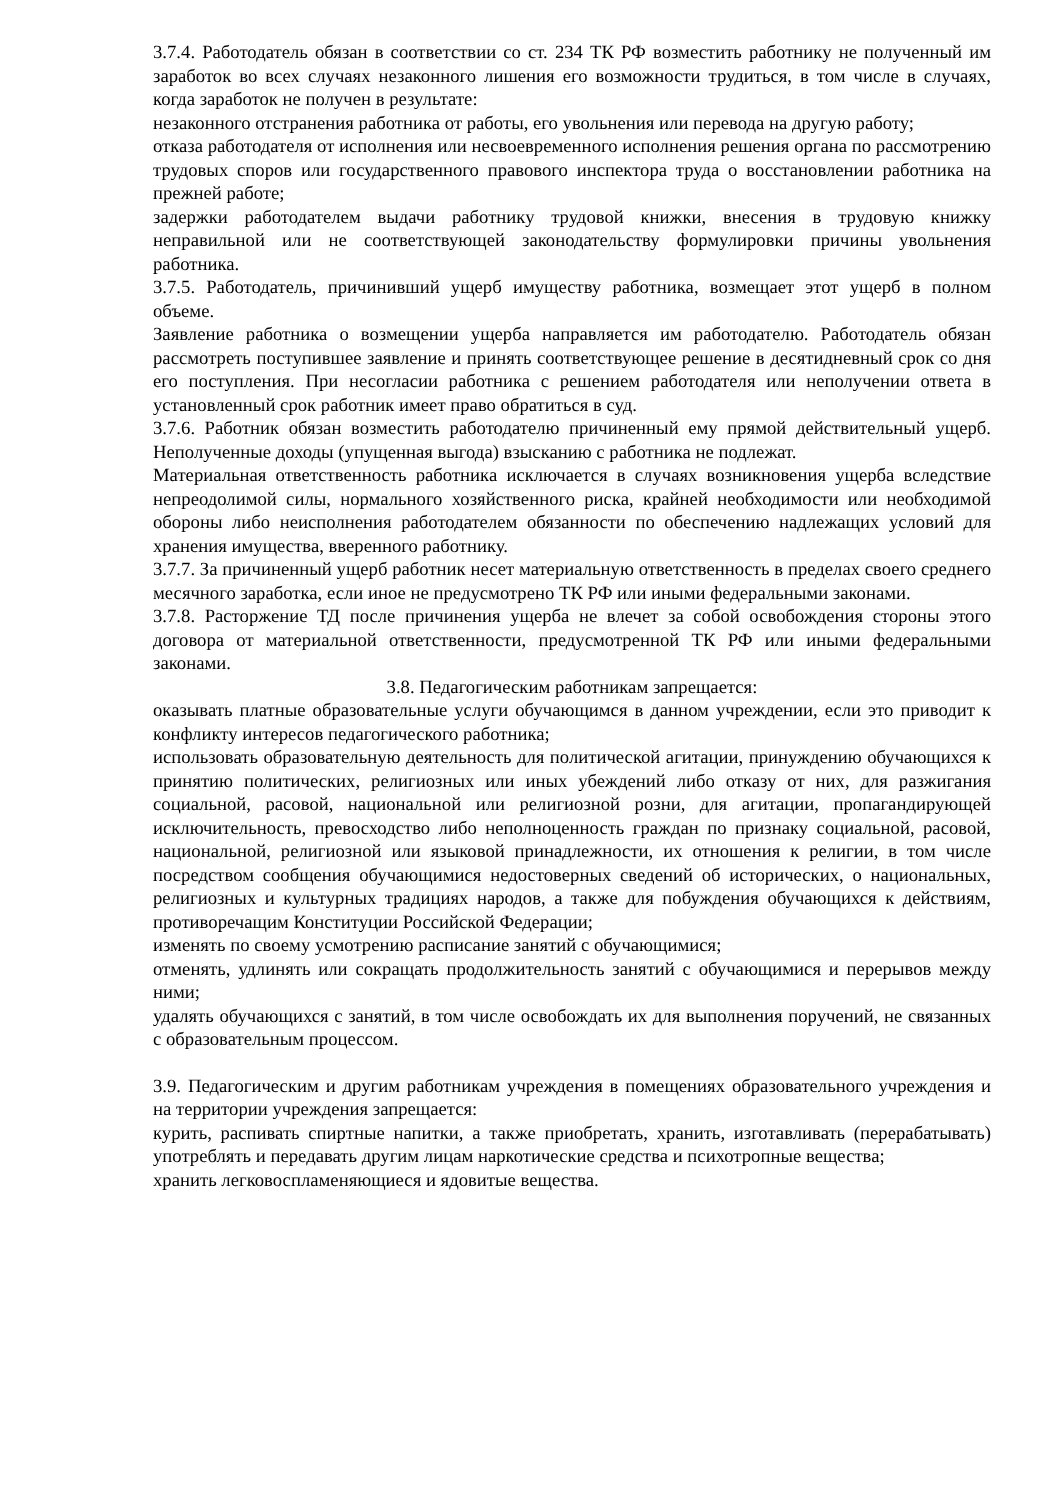3.7.4. Работодатель обязан в соответствии со ст. 234 ТК РФ возместить работнику не полученный им заработок во всех случаях незаконного лишения его возможности трудиться, в том числе в случаях, когда заработок не получен в результате:
незаконного отстранения работника от работы, его увольнения или перевода на другую работу;
отказа работодателя от исполнения или несвоевременного исполнения решения органа по рассмотрению трудовых споров или государственного правового инспектора труда о восстановлении работника на прежней работе;
задержки работодателем выдачи работнику трудовой книжки, внесения в трудовую книжку неправильной или не соответствующей законодательству формулировки причины увольнения работника.
3.7.5. Работодатель, причинивший ущерб имуществу работника, возмещает этот ущерб в полном объеме.
Заявление работника о возмещении ущерба направляется им работодателю. Работодатель обязан рассмотреть поступившее заявление и принять соответствующее решение в десятидневный срок со дня его поступления. При несогласии работника с решением работодателя или неполучении ответа в установленный срок работник имеет право обратиться в суд.
3.7.6. Работник обязан возместить работодателю причиненный ему прямой действительный ущерб. Неполученные доходы (упущенная выгода) взысканию с работника не подлежат.
Материальная ответственность работника исключается в случаях возникновения ущерба вследствие непреодолимой силы, нормального хозяйственного риска, крайней необходимости или необходимой обороны либо неисполнения работодателем обязанности по обеспечению надлежащих условий для хранения имущества, вверенного работнику.
3.7.7. За причиненный ущерб работник несет материальную ответственность в пределах своего среднего месячного заработка, если иное не предусмотрено ТК РФ или иными федеральными законами.
3.7.8. Расторжение ТД после причинения ущерба не влечет за собой освобождения стороны этого договора от материальной ответственности, предусмотренной ТК РФ или иными федеральными законами.
3.8. Педагогическим работникам запрещается:
оказывать платные образовательные услуги обучающимся в данном учреждении, если это приводит к конфликту интересов педагогического работника;
использовать образовательную деятельность для политической агитации, принуждению обучающихся к принятию политических, религиозных или иных убеждений либо отказу от них, для разжигания социальной, расовой, национальной или религиозной розни, для агитации, пропагандирующей исключительность, превосходство либо неполноценность граждан по признаку социальной, расовой, национальной, религиозной или языковой принадлежности, их отношения к религии, в том числе посредством сообщения обучающимися недостоверных сведений об исторических, о национальных, религиозных и культурных традициях народов, а также для побуждения обучающихся к действиям, противоречащим Конституции Российской Федерации;
изменять по своему усмотрению расписание занятий с обучающимися;
отменять, удлинять или сокращать продолжительность занятий с обучающимися и перерывов между ними;
удалять обучающихся с занятий, в том числе освобождать их для выполнения поручений, не связанных с образовательным процессом.
3.9. Педагогическим и другим работникам учреждения в помещениях образовательного учреждения и на территории учреждения запрещается:
курить, распивать спиртные напитки, а также приобретать, хранить, изготавливать (перерабатывать) употреблять и передавать другим лицам наркотические средства и психотропные вещества;
хранить легковоспламеняющиеся и ядовитые вещества.